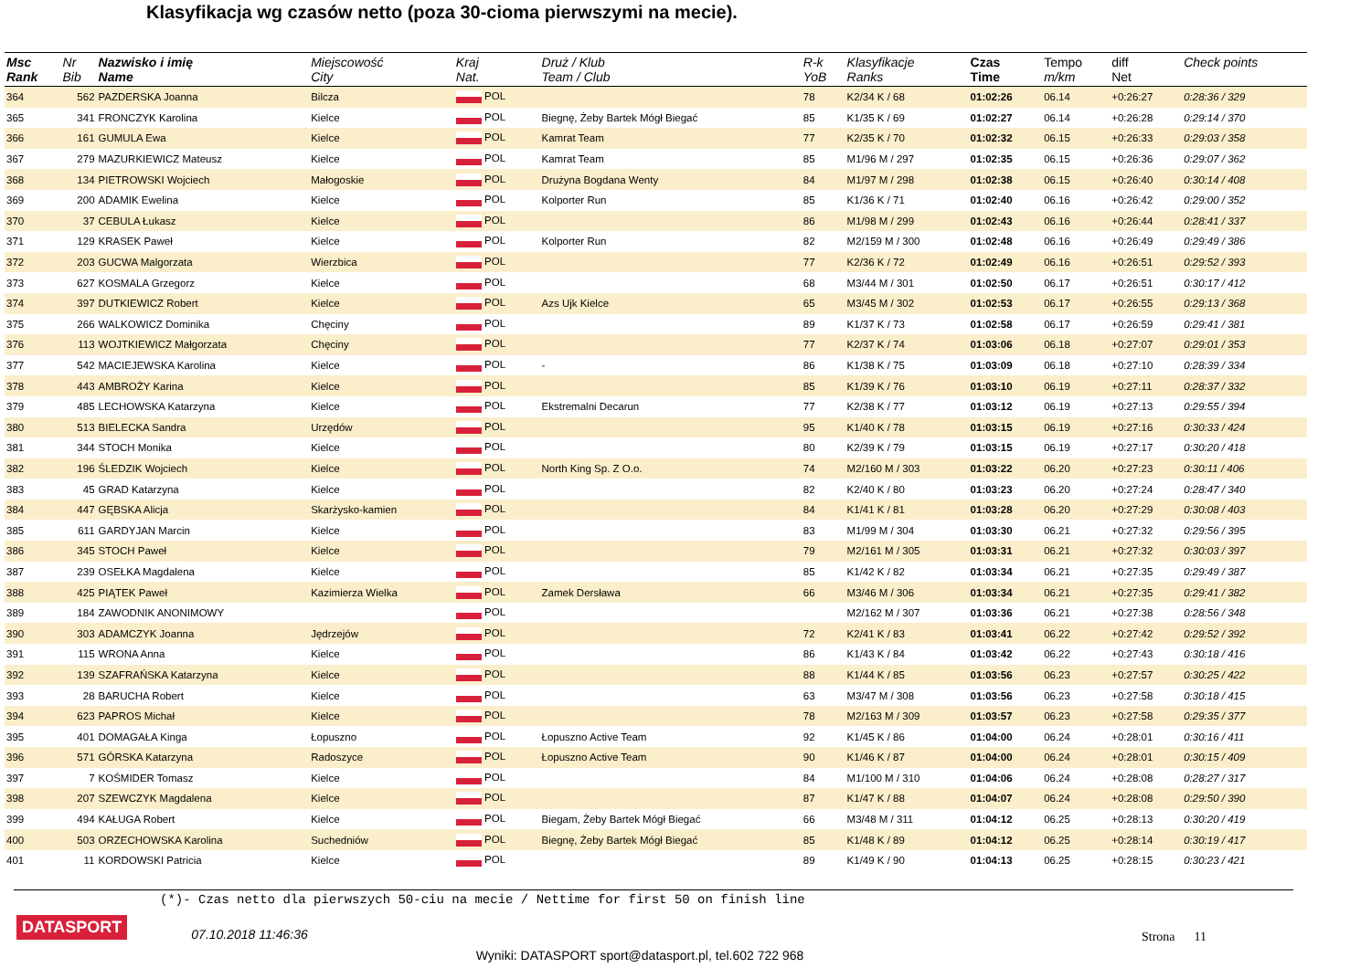Klasyfikacja wg czasów netto (poza 30-cioma pierwszymi na mecie).
| Msc Rank | Nr Bib | Nazwisko i imię Name | Miejscowość City | Kraj Nat. | Druż / Klub Team / Club | R-k YoB | Klasyfikacje Ranks | Czas Time | Tempo m/km | diff Net | Check points |
| --- | --- | --- | --- | --- | --- | --- | --- | --- | --- | --- | --- |
| 364 | 562 | PAZDERSKA Joanna | Bilcza | POL | | 78 | K2/34 K / 68 | 01:02:26 | 06.14 | +0:26:27 | 0:28:36 / 329 |
| 365 | 341 | FRONCZYK Karolina | Kielce | POL | Biegnę, Żeby Bartek Mógł Biegać | 85 | K1/35 K / 69 | 01:02:27 | 06.14 | +0:26:28 | 0:29:14 / 370 |
| 366 | 161 | GUMULA Ewa | Kielce | POL | Kamrat Team | 77 | K2/35 K / 70 | 01:02:32 | 06.15 | +0:26:33 | 0:29:03 / 358 |
| 367 | 279 | MAZURKIEWICZ Mateusz | Kielce | POL | Kamrat Team | 85 | M1/96 M / 297 | 01:02:35 | 06.15 | +0:26:36 | 0:29:07 / 362 |
| 368 | 134 | PIETROWSKI Wojciech | Małogoskie | POL | Drużyna Bogdana Wenty | 84 | M1/97 M / 298 | 01:02:38 | 06.15 | +0:26:40 | 0:30:14 / 408 |
| 369 | 200 | ADAMIK Ewelina | Kielce | POL | Kolporter Run | 85 | K1/36 K / 71 | 01:02:40 | 06.16 | +0:26:42 | 0:29:00 / 352 |
| 370 | 37 | CEBULA Łukasz | Kielce | POL | | 86 | M1/98 M / 299 | 01:02:43 | 06.16 | +0:26:44 | 0:28:41 / 337 |
| 371 | 129 | KRASEK Paweł | Kielce | POL | Kolporter Run | 82 | M2/159 M / 300 | 01:02:48 | 06.16 | +0:26:49 | 0:29:49 / 386 |
| 372 | 203 | GUCWA Malgorzata | Wierzbica | POL | | 77 | K2/36 K / 72 | 01:02:49 | 06.16 | +0:26:51 | 0:29:52 / 393 |
| 373 | 627 | KOSMALA Grzegorz | Kielce | POL | | 68 | M3/44 M / 301 | 01:02:50 | 06.17 | +0:26:51 | 0:30:17 / 412 |
| 374 | 397 | DUTKIEWICZ Robert | Kielce | POL | Azs Ujk Kielce | 65 | M3/45 M / 302 | 01:02:53 | 06.17 | +0:26:55 | 0:29:13 / 368 |
| 375 | 266 | WALKOWICZ Dominika | Chęciny | POL | | 89 | K1/37 K / 73 | 01:02:58 | 06.17 | +0:26:59 | 0:29:41 / 381 |
| 376 | 113 | WOJTKIEWICZ Małgorzata | Chęciny | POL | | 77 | K2/37 K / 74 | 01:03:06 | 06.18 | +0:27:07 | 0:29:01 / 353 |
| 377 | 542 | MACIEJEWSKA Karolina | Kielce | POL | - | 86 | K1/38 K / 75 | 01:03:09 | 06.18 | +0:27:10 | 0:28:39 / 334 |
| 378 | 443 | AMBROŻY Karina | Kielce | POL | | 85 | K1/39 K / 76 | 01:03:10 | 06.19 | +0:27:11 | 0:28:37 / 332 |
| 379 | 485 | LECHOWSKA Katarzyna | Kielce | POL | Ekstremalni Decarun | 77 | K2/38 K / 77 | 01:03:12 | 06.19 | +0:27:13 | 0:29:55 / 394 |
| 380 | 513 | BIELECKA Sandra | Urzędów | POL | | 95 | K1/40 K / 78 | 01:03:15 | 06.19 | +0:27:16 | 0:30:33 / 424 |
| 381 | 344 | STOCH Monika | Kielce | POL | | 80 | K2/39 K / 79 | 01:03:15 | 06.19 | +0:27:17 | 0:30:20 / 418 |
| 382 | 196 | ŚLEDZIK Wojciech | Kielce | POL | North King Sp. Z O.o. | 74 | M2/160 M / 303 | 01:03:22 | 06.20 | +0:27:23 | 0:30:11 / 406 |
| 383 | 45 | GRAD Katarzyna | Kielce | POL | | 82 | K2/40 K / 80 | 01:03:23 | 06.20 | +0:27:24 | 0:28:47 / 340 |
| 384 | 447 | GĘBSKA Alicja | Skarżysko-kamien | POL | | 84 | K1/41 K / 81 | 01:03:28 | 06.20 | +0:27:29 | 0:30:08 / 403 |
| 385 | 611 | GARDYJAN Marcin | Kielce | POL | | 83 | M1/99 M / 304 | 01:03:30 | 06.21 | +0:27:32 | 0:29:56 / 395 |
| 386 | 345 | STOCH Paweł | Kielce | POL | | 79 | M2/161 M / 305 | 01:03:31 | 06.21 | +0:27:32 | 0:30:03 / 397 |
| 387 | 239 | OSEŁKA Magdalena | Kielce | POL | | 85 | K1/42 K / 82 | 01:03:34 | 06.21 | +0:27:35 | 0:29:49 / 387 |
| 388 | 425 | PIĄTEK Paweł | Kazimierza Wielka | POL | Zamek Dersławа | 66 | M3/46 M / 306 | 01:03:34 | 06.21 | +0:27:35 | 0:29:41 / 382 |
| 389 | 184 | ZAWODNIK ANONIMOWY | | POL | | | M2/162 M / 307 | 01:03:36 | 06.21 | +0:27:38 | 0:28:56 / 348 |
| 390 | 303 | ADAMCZYK Joanna | Jędrzejów | POL | | 72 | K2/41 K / 83 | 01:03:41 | 06.22 | +0:27:42 | 0:29:52 / 392 |
| 391 | 115 | WRONA Anna | Kielce | POL | | 86 | K1/43 K / 84 | 01:03:42 | 06.22 | +0:27:43 | 0:30:18 / 416 |
| 392 | 139 | SZAFRAŃSKA Katarzyna | Kielce | POL | | 88 | K1/44 K / 85 | 01:03:56 | 06.23 | +0:27:57 | 0:30:25 / 422 |
| 393 | 28 | BARUCHA Robert | Kielce | POL | | 63 | M3/47 M / 308 | 01:03:56 | 06.23 | +0:27:58 | 0:30:18 / 415 |
| 394 | 623 | PAPROS Michał | Kielce | POL | | 78 | M2/163 M / 309 | 01:03:57 | 06.23 | +0:27:58 | 0:29:35 / 377 |
| 395 | 401 | DOMAGAŁA Kinga | Łopuszno | POL | Łopuszno Active Team | 92 | K1/45 K / 86 | 01:04:00 | 06.24 | +0:28:01 | 0:30:16 / 411 |
| 396 | 571 | GÓRSKA Katarzyna | Radoszyce | POL | Łopuszno Active Team | 90 | K1/46 K / 87 | 01:04:00 | 06.24 | +0:28:01 | 0:30:15 / 409 |
| 397 | 7 | KOŚMIDER Tomasz | Kielce | POL | | 84 | M1/100 M / 310 | 01:04:06 | 06.24 | +0:28:08 | 0:28:27 / 317 |
| 398 | 207 | SZEWCZYK Magdalena | Kielce | POL | | 87 | K1/47 K / 88 | 01:04:07 | 06.24 | +0:28:08 | 0:29:50 / 390 |
| 399 | 494 | KAŁUGA Robert | Kielce | POL | Biegam, Żeby Bartek Mógł Biegać | 66 | M3/48 M / 311 | 01:04:12 | 06.25 | +0:28:13 | 0:30:20 / 419 |
| 400 | 503 | ORZECHOWSKA Karolina | Suchedniów | POL | Biegnę, Żeby Bartek Mógł Biegać | 85 | K1/48 K / 89 | 01:04:12 | 06.25 | +0:28:14 | 0:30:19 / 417 |
| 401 | 11 | KORDOWSKI Patricia | Kielce | POL | | 89 | K1/49 K / 90 | 01:04:13 | 06.25 | +0:28:15 | 0:30:23 / 421 |
(*)- Czas netto dla pierwszych 50-ciu na mecie / Nettime for first 50 on finish line
DATASPORT 07.10.2018 11:46:36 Strona 11
Wyniki: DATASPORT sport@datasport.pl, tel.602 722 968